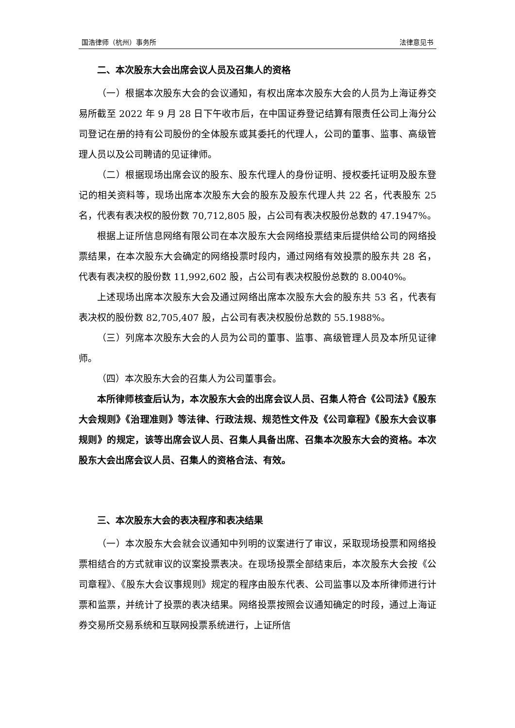国浩律师（杭州）事务所 法律意见书
二、本次股东大会出席会议人员及召集人的资格
（一）根据本次股东大会的会议通知，有权出席本次股东大会的人员为上海证券交易所截至 2022 年 9 月 28 日下午收市后，在中国证券登记结算有限责任公司上海分公司登记在册的持有公司股份的全体股东或其委托的代理人，公司的董事、监事、高级管理人员以及公司聘请的见证律师。
（二）根据现场出席会议的股东、股东代理人的身份证明、授权委托证明及股东登记的相关资料等，现场出席本次股东大会的股东及股东代理人共 22 名，代表股东 25 名，代表有表决权的股份数 70,712,805 股，占公司有表决权股份总数的 47.1947%。
根据上证所信息网络有限公司在本次股东大会网络投票结束后提供给公司的网络投票结果，在本次股东大会确定的网络投票时段内，通过网络有效投票的股东共 28 名，代表有表决权的股份数 11,992,602 股，占公司有表决权股份总数的 8.0040%。
上述现场出席本次股东大会及通过网络出席本次股东大会的股东共 53 名，代表有表决权的股份数 82,705,407 股，占公司有表决权股份总数的 55.1988%。
（三）列席本次股东大会的人员为公司的董事、监事、高级管理人员及本所见证律师。
（四）本次股东大会的召集人为公司董事会。
本所律师核查后认为，本次股东大会的出席会议人员、召集人符合《公司法》《股东大会规则》《治理准则》等法律、行政法规、规范性文件及《公司章程》《股东大会议事规则》的规定，该等出席会议人员、召集人具备出席、召集本次股东大会的资格。本次股东大会出席会议人员、召集人的资格合法、有效。
三、本次股东大会的表决程序和表决结果
（一）本次股东大会就会议通知中列明的议案进行了审议，采取现场投票和网络投票相结合的方式就审议的议案投票表决。在现场投票全部结束后，本次股东大会按《公司章程》、《股东大会议事规则》规定的程序由股东代表、公司监事以及本所律师进行计票和监票，并统计了投票的表决结果。网络投票按照会议通知确定的时段，通过上海证券交易所交易系统和互联网投票系统进行，上证所信